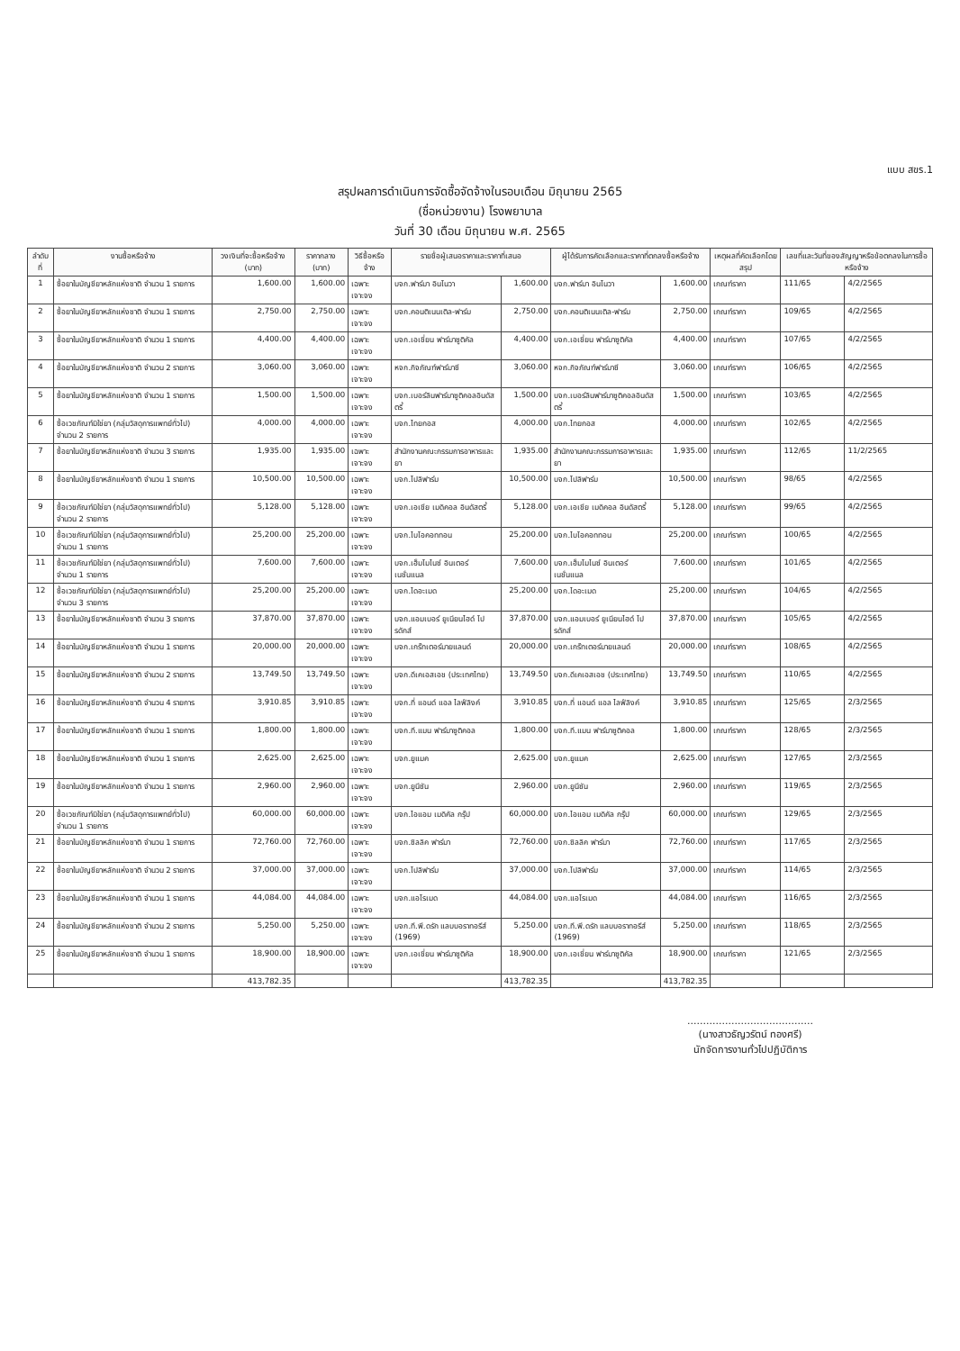แบบ สขร.1
สรุปผลการดำเนินการจัดซื้อจัดจ้างในรอบเดือน มิถุนายน 2565
(ชื่อหน่วยงาน) โรงพยาบาล
วันที่ 30 เดือน มิถุนายน พ.ศ. 2565
| ลำดับที่ | งานซื้อหรือจ้าง | วงเงินที่จะซื้อหรือจ้าง (บาท) | ราคากลาง (บาท) | วิธีซื้อหรือจ้าง | รายชื่อผู้เสนอราคาและราคาที่เสนอ | | ผู้ได้รับการคัดเลือกและราคาที่ตกลงซื้อหรือจ้าง | | เหตุผลที่คัดเลือกโดยสรุป | เลขที่และวันที่ของสัญญาหรือข้อตกลงในการซื้อหรือจ้าง | |
| --- | --- | --- | --- | --- | --- | --- | --- | --- | --- | --- | --- |
| 1 | ซื้อยาในบัญชียาหลักแห่งชาติ จำนวน 1 รายการ | 1,600.00 | 1,600.00 | เฉพาะเจาะจง | บจก.ฟาร์มา อินโนวา | 1,600.00 | บจก.ฟาร์มา อินโนวา | 1,600.00 | เกณฑ์ราคา | 111/65 | 4/2/2565 |
| 2 | ซื้อยาในบัญชียาหลักแห่งชาติ จำนวน 1 รายการ | 2,750.00 | 2,750.00 | เฉพาะเจาะจง | บจก.คอนติเนนเติล-ฟาร์ม | 2,750.00 | บจก.คอนติเนนเติล-ฟาร์ม | 2,750.00 | เกณฑ์ราคา | 109/65 | 4/2/2565 |
| 3 | ซื้อยาในบัญชียาหลักแห่งชาติ จำนวน 1 รายการ | 4,400.00 | 4,400.00 | เฉพาะเจาะจง | บจก.เอเชี่ยน ฟาร์มาซูติคัล | 4,400.00 | บจก.เอเชี่ยน ฟาร์มาซูติคัล | 4,400.00 | เกณฑ์ราคา | 107/65 | 4/2/2565 |
| 4 | ซื้อยาในบัญชียาหลักแห่งชาติ จำนวน 2 รายการ | 3,060.00 | 3,060.00 | เฉพาะเจาะจง | หจก.กิจภัณฑ์ฟาร์มาซี | 3,060.00 | หจก.กิจภัณฑ์ฟาร์มาซี | 3,060.00 | เกณฑ์ราคา | 106/65 | 4/2/2565 |
| 5 | ซื้อยาในบัญชียาหลักแห่งชาติ จำนวน 1 รายการ | 1,500.00 | 1,500.00 | เฉพาะเจาะจง | บจก.เบอร์ลินฟาร์มาซูติคอลอินดัสตรี้ | 1,500.00 | บจก.เบอร์ลินฟาร์มาซูติคอลอินดัสตรี้ | 1,500.00 | เกณฑ์ราคา | 103/65 | 4/2/2565 |
| 6 | ซื้อเวชภัณฑ์มิใช่ยา (กลุ่มวัสดุการแพทย์ทั่วไป) จำนวน 2 รายการ | 4,000.00 | 4,000.00 | เฉพาะเจาะจง | บจก.ไทยกอส | 4,000.00 | บจก.ไทยกอส | 4,000.00 | เกณฑ์ราคา | 102/65 | 4/2/2565 |
| 7 | ซื้อยาในบัญชียาหลักแห่งชาติ จำนวน 3 รายการ | 1,935.00 | 1,935.00 | เฉพาะเจาะจง | สำนักงานคณะกรรมการอาหารและยา | 1,935.00 | สำนักงานคณะกรรมการอาหารและยา | 1,935.00 | เกณฑ์ราคา | 112/65 | 11/2/2565 |
| 8 | ซื้อยาในบัญชียาหลักแห่งชาติ จำนวน 1 รายการ | 10,500.00 | 10,500.00 | เฉพาะเจาะจง | บจก.โปลิฟาร์ม | 10,500.00 | บจก.โปลิฟาร์ม | 10,500.00 | เกณฑ์ราคา | 98/65 | 4/2/2565 |
| 9 | ซื้อเวชภัณฑ์มิใช่ยา (กลุ่มวัสดุการแพทย์ทั่วไป) จำนวน 2 รายการ | 5,128.00 | 5,128.00 | เฉพาะเจาะจง | บจก.เอเชีย เมดิคอล อินดัสตรี้ | 5,128.00 | บจก.เอเชีย เมดิคอล อินดัสตรี้ | 5,128.00 | เกณฑ์ราคา | 99/65 | 4/2/2565 |
| 10 | ซื้อเวชภัณฑ์มิใช่ยา (กลุ่มวัสดุการแพทย์ทั่วไป) จำนวน 1 รายการ | 25,200.00 | 25,200.00 | เฉพาะเจาะจง | บจก.ไบโอคอททอน | 25,200.00 | บจก.ไบโอคอททอน | 25,200.00 | เกณฑ์ราคา | 100/65 | 4/2/2565 |
| 11 | ซื้อเวชภัณฑ์มิใช่ยา (กลุ่มวัสดุการแพทย์ทั่วไป) จำนวน 1 รายการ | 7,600.00 | 7,600.00 | เฉพาะเจาะจง | บจก.เฮ็มโมไนซ์ อินเตอร์เนชั่นแนล | 7,600.00 | บจก.เฮ็มโมไนซ์ อินเตอร์เนชั่นแนล | 7,600.00 | เกณฑ์ราคา | 101/65 | 4/2/2565 |
| 12 | ซื้อเวชภัณฑ์มิใช่ยา (กลุ่มวัสดุการแพทย์ทั่วไป) จำนวน 3 รายการ | 25,200.00 | 25,200.00 | เฉพาะเจาะจง | บจก.ไดอะเมด | 25,200.00 | บจก.ไดอะเมด | 25,200.00 | เกณฑ์ราคา | 104/65 | 4/2/2565 |
| 13 | ซื้อยาในบัญชียาหลักแห่งชาติ จำนวน 3 รายการ | 37,870.00 | 37,870.00 | เฉพาะเจาะจง | บจก.แอมเบอร์ ยูเนียนไฮด์ โปรดักส์ | 37,870.00 | บจก.แอมเบอร์ ยูเนียนไฮด์ โปรดักส์ | 37,870.00 | เกณฑ์ราคา | 105/65 | 4/2/2565 |
| 14 | ซื้อยาในบัญชียาหลักแห่งชาติ จำนวน 1 รายการ | 20,000.00 | 20,000.00 | เฉพาะเจาะจง | บจก.เกร๊ทเตอร์มายแลนด์ | 20,000.00 | บจก.เกร๊ทเตอร์มายแลนด์ | 20,000.00 | เกณฑ์ราคา | 108/65 | 4/2/2565 |
| 15 | ซื้อยาในบัญชียาหลักแห่งชาติ จำนวน 2 รายการ | 13,749.50 | 13,749.50 | เฉพาะเจาะจง | บจก.ดีเคเอสเอช (ประเทศไทย) | 13,749.50 | บจก.ดีเคเอสเอช (ประเทศไทย) | 13,749.50 | เกณฑ์ราคา | 110/65 | 4/2/2565 |
| 16 | ซื้อยาในบัญชียาหลักแห่งชาติ จำนวน 4 รายการ | 3,910.85 | 3,910.85 | เฉพาะเจาะจง | บจก.ที่ แอนด์ แอล ไลฟ์ลิงค์ | 3,910.85 | บจก.ที่ แอนด์ แอล ไลฟ์ลิงค์ | 3,910.85 | เกณฑ์ราคา | 125/65 | 2/3/2565 |
| 17 | ซื้อยาในบัญชียาหลักแห่งชาติ จำนวน 1 รายการ | 1,800.00 | 1,800.00 | เฉพาะเจาะจง | บจก.ที.แมน ฟาร์มาซูติคอล | 1,800.00 | บจก.ที.แมน ฟาร์มาซูติคอล | 1,800.00 | เกณฑ์ราคา | 128/65 | 2/3/2565 |
| 18 | ซื้อยาในบัญชียาหลักแห่งชาติ จำนวน 1 รายการ | 2,625.00 | 2,625.00 | เฉพาะเจาะจง | บจก.ยูแมค | 2,625.00 | บจก.ยูแมค | 2,625.00 | เกณฑ์ราคา | 127/65 | 2/3/2565 |
| 19 | ซื้อยาในบัญชียาหลักแห่งชาติ จำนวน 1 รายการ | 2,960.00 | 2,960.00 | เฉพาะเจาะจง | บจก.ยูนีซัน | 2,960.00 | บจก.ยูนีซัน | 2,960.00 | เกณฑ์ราคา | 119/65 | 2/3/2565 |
| 20 | ซื้อเวชภัณฑ์มิใช่ยา (กลุ่มวัสดุการแพทย์ทั่วไป) จำนวน 1 รายการ | 60,000.00 | 60,000.00 | เฉพาะเจาะจง | บจก.ไอแอม เมดิคัล กรุ๊ป | 60,000.00 | บจก.ไอแอม เมดิคัล กรุ๊ป | 60,000.00 | เกณฑ์ราคา | 129/65 | 2/3/2565 |
| 21 | ซื้อยาในบัญชียาหลักแห่งชาติ จำนวน 1 รายการ | 72,760.00 | 72,760.00 | เฉพาะเจาะจง | บจก.ซิลลิค ฟาร์มา | 72,760.00 | บจก.ซิลลิค ฟาร์มา | 72,760.00 | เกณฑ์ราคา | 117/65 | 2/3/2565 |
| 22 | ซื้อยาในบัญชียาหลักแห่งชาติ จำนวน 2 รายการ | 37,000.00 | 37,000.00 | เฉพาะเจาะจง | บจก.โปลิฟาร์ม | 37,000.00 | บจก.โปลิฟาร์ม | 37,000.00 | เกณฑ์ราคา | 114/65 | 2/3/2565 |
| 23 | ซื้อยาในบัญชียาหลักแห่งชาติ จำนวน 1 รายการ | 44,084.00 | 44,084.00 | เฉพาะเจาะจง | บจก.แอโรเมด | 44,084.00 | บจก.แอโรเมด | 44,084.00 | เกณฑ์ราคา | 116/65 | 2/3/2565 |
| 24 | ซื้อยาในบัญชียาหลักแห่งชาติ จำนวน 2 รายการ | 5,250.00 | 5,250.00 | เฉพาะเจาะจง | บจก.ที.พี.ดรัก แลบบอราทอรีส์ (1969) | 5,250.00 | บจก.ที.พี.ดรัก แลบบอราทอรีส์ (1969) | 5,250.00 | เกณฑ์ราคา | 118/65 | 2/3/2565 |
| 25 | ซื้อยาในบัญชียาหลักแห่งชาติ จำนวน 1 รายการ | 18,900.00 | 18,900.00 | เฉพาะเจาะจง | บจก.เอเชี่ยน ฟาร์มาซูติคัล | 18,900.00 | บจก.เอเชี่ยน ฟาร์มาซูติคัล | 18,900.00 | เกณฑ์ราคา | 121/65 | 2/3/2565 |
| | | 413,782.35 | | | | 413,782.35 | | 413,782.35 | | | |
........................................
(นางสาวธัญวรัตน์ ทองศรี)
นักจัดการงานทั่วไปปฏิบัติการ